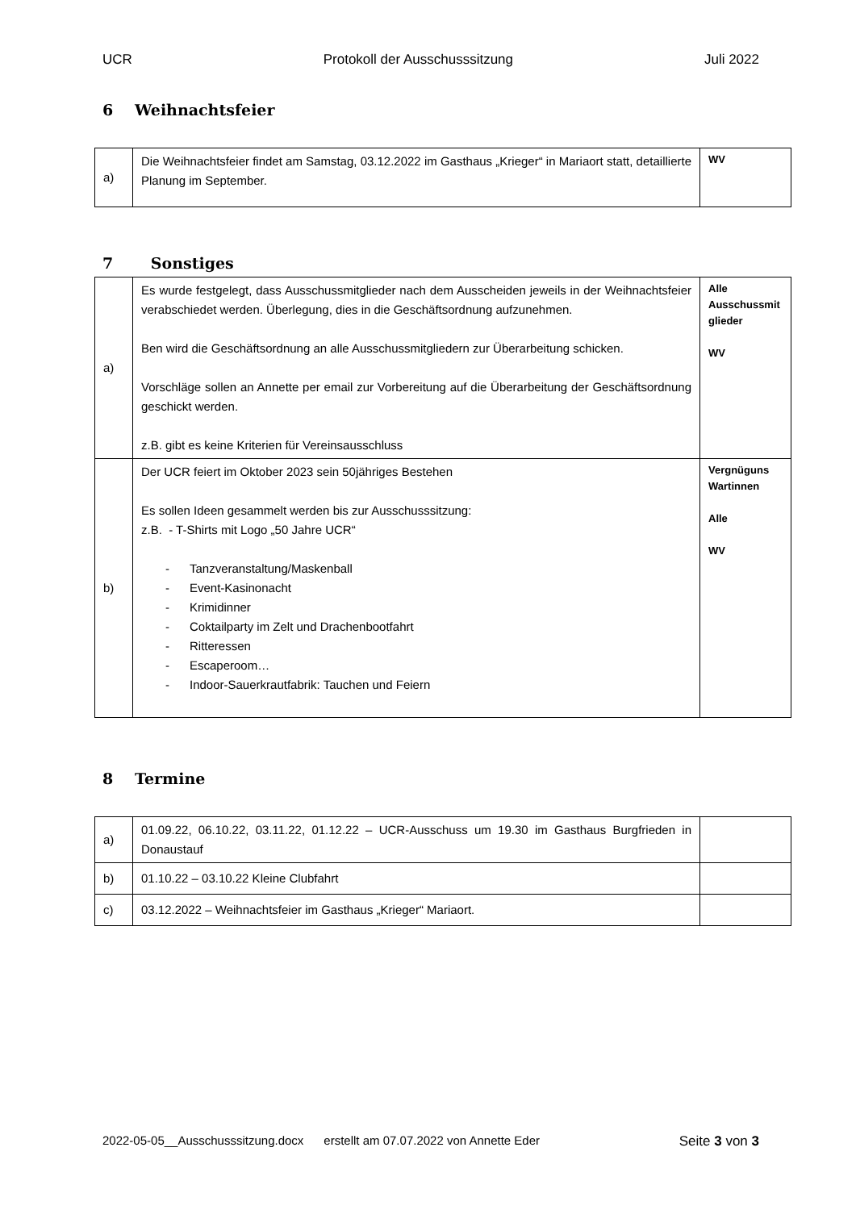UCR Protokoll der Ausschusssitzung Juli 2022
6 Weihnachtsfeier
| a) | Die Weihnachtsfeier findet am Samstag, 03.12.2022 im Gasthaus „Krieger“ in Mariaort statt, detaillierte Planung im September. | WV |
7 Sonstiges
| a) | Es wurde festgelegt, dass Ausschussmitglieder nach dem Ausscheiden jeweils in der Weihnachtsfeier verabschiedet werden. Überlegung, dies in die Geschäftsordnung aufzunehmen. Ben wird die Geschäftsordnung an alle Ausschussmitgliedern zur Überarbeitung schicken. Vorschläge sollen an Annette per email zur Vorbereitung auf die Überarbeitung der Geschäftsordnung geschickt werden. z.B. gibt es keine Kriterien für Vereinsausschluss | Alle Ausschussmit glieder WV |
| b) | Der UCR feiert im Oktober 2023 sein 50jähriges Bestehen Es sollen Ideen gesammelt werden bis zur Ausschusssitzung: z.B. - T-Shirts mit Logo „50 Jahre UCR“ - Tanzveranstaltung/Maskenball - Event-Kasinonacht - Krimidinner - Coktailparty im Zelt und Drachenbootfahrt - Ritteressen - Escaperoom… - Indoor-Sauerkrautfabrik: Tauchen und Feiern | Vergnüguns Wartinnen Alle WV |
8 Termine
| a) | 01.09.22, 06.10.22, 03.11.22, 01.12.22 – UCR-Ausschuss um 19.30 im Gasthaus Burgfrieden in Donaustauf | |
| b) | 01.10.22 – 03.10.22 Kleine Clubfahrt | |
| c) | 03.12.2022 – Weihnachtsfeier im Gasthaus „Krieger“ Mariaort. | |
2022-05-05__Ausschusssitzung.docx erstellt am 07.07.2022 von Annette Eder Seite 3 von 3